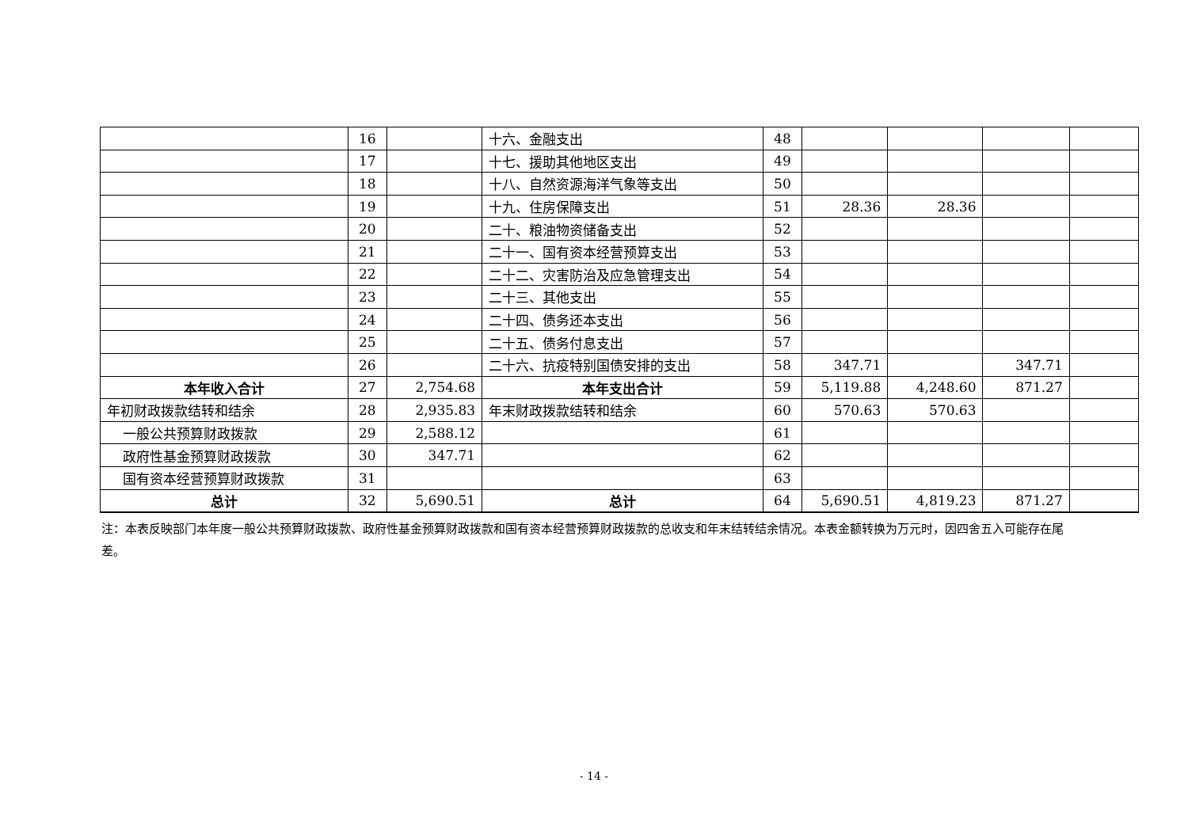| | 16 | | 十六、金融支出 | 48 | | | | |
| | 17 | | 十七、援助其他地区支出 | 49 | | | | |
| | 18 | | 十八、自然资源海洋气象等支出 | 50 | | | | |
| | 19 | | 十九、住房保障支出 | 51 | 28.36 | 28.36 | | |
| | 20 | | 二十、粮油物资储备支出 | 52 | | | | |
| | 21 | | 二十一、国有资本经营预算支出 | 53 | | | | |
| | 22 | | 二十二、灾害防治及应急管理支出 | 54 | | | | |
| | 23 | | 二十三、其他支出 | 55 | | | | |
| | 24 | | 二十四、债务还本支出 | 56 | | | | |
| | 25 | | 二十五、债务付息支出 | 57 | | | | |
| | 26 | | 二十六、抗疫特别国债安排的支出 | 58 | 347.71 | | 347.71 | |
| 本年收入合计 | 27 | 2,754.68 | 本年支出合计 | 59 | 5,119.88 | 4,248.60 | 871.27 | |
| 年初财政拨款结转和结余 | 28 | 2,935.83 | 年末财政拨款结转和结余 | 60 | 570.63 | 570.63 | | |
| 一般公共预算财政拨款 | 29 | 2,588.12 | | 61 | | | | |
| 政府性基金预算财政拨款 | 30 | 347.71 | | 62 | | | | |
| 国有资本经营预算财政拨款 | 31 | | | 63 | | | | |
| 总计 | 32 | 5,690.51 | 总计 | 64 | 5,690.51 | 4,819.23 | 871.27 | |
注：本表反映部门本年度一般公共预算财政拨款、政府性基金预算财政拨款和国有资本经营预算财政拨款的总收支和年末结转结余情况。本表金额转换为万元时，因四舍五入可能存在尾差。
- 14 -